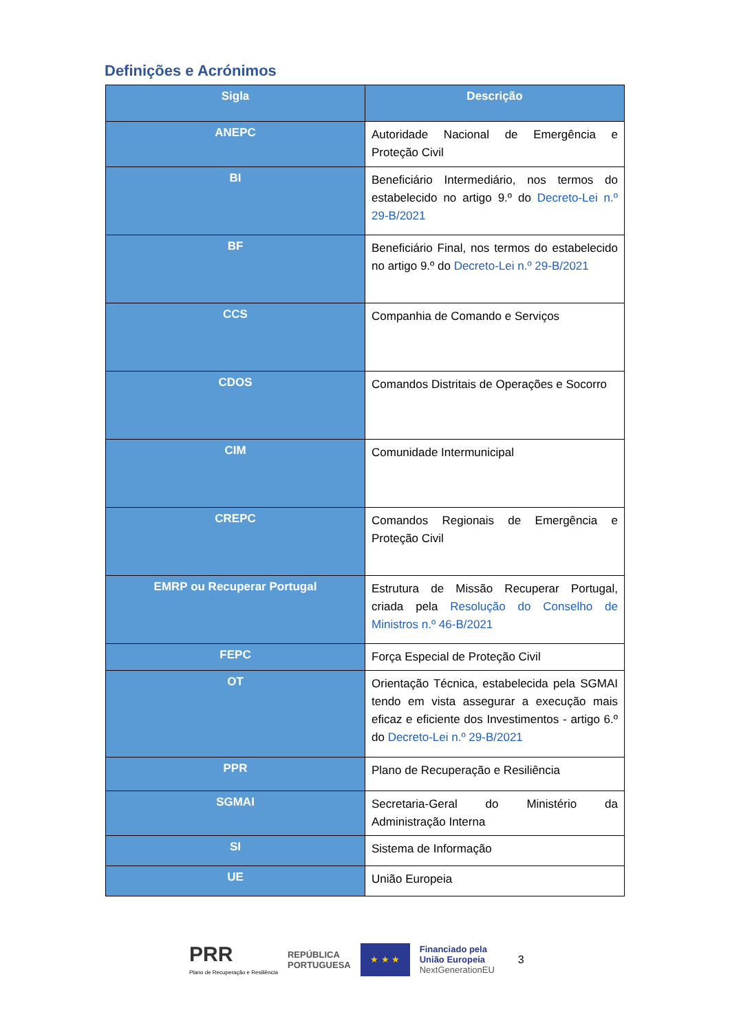Definições e Acrónimos
| Sigla | Descrição |
| --- | --- |
| ANEPC | Autoridade Nacional de Emergência e Proteção Civil |
| BI | Beneficiário Intermediário, nos termos do estabelecido no artigo 9.º do Decreto-Lei n.º 29-B/2021 |
| BF | Beneficiário Final, nos termos do estabelecido no artigo 9.º do Decreto-Lei n.º 29-B/2021 |
| CCS | Companhia de Comando e Serviços |
| CDOS | Comandos Distritais de Operações e Socorro |
| CIM | Comunidade Intermunicipal |
| CREPC | Comandos Regionais de Emergência e Proteção Civil |
| EMRP ou Recuperar Portugal | Estrutura de Missão Recuperar Portugal, criada pela Resolução do Conselho de Ministros n.º 46-B/2021 |
| FEPC | Força Especial de Proteção Civil |
| OT | Orientação Técnica, estabelecida pela SGMAI tendo em vista assegurar a execução mais eficaz e eficiente dos Investimentos - artigo 6.º do Decreto-Lei n.º 29-B/2021 |
| PPR | Plano de Recuperação e Resiliência |
| SGMAI | Secretaria-Geral do Ministério da Administração Interna |
| SI | Sistema de Informação |
| UE | União Europeia |
PRR
Plano de Recuperação e Resiliência
REPÚBLICA
PORTUGUESA
★ ★ ★
Financiado pela
União Europeia
NextGenerationEU
3